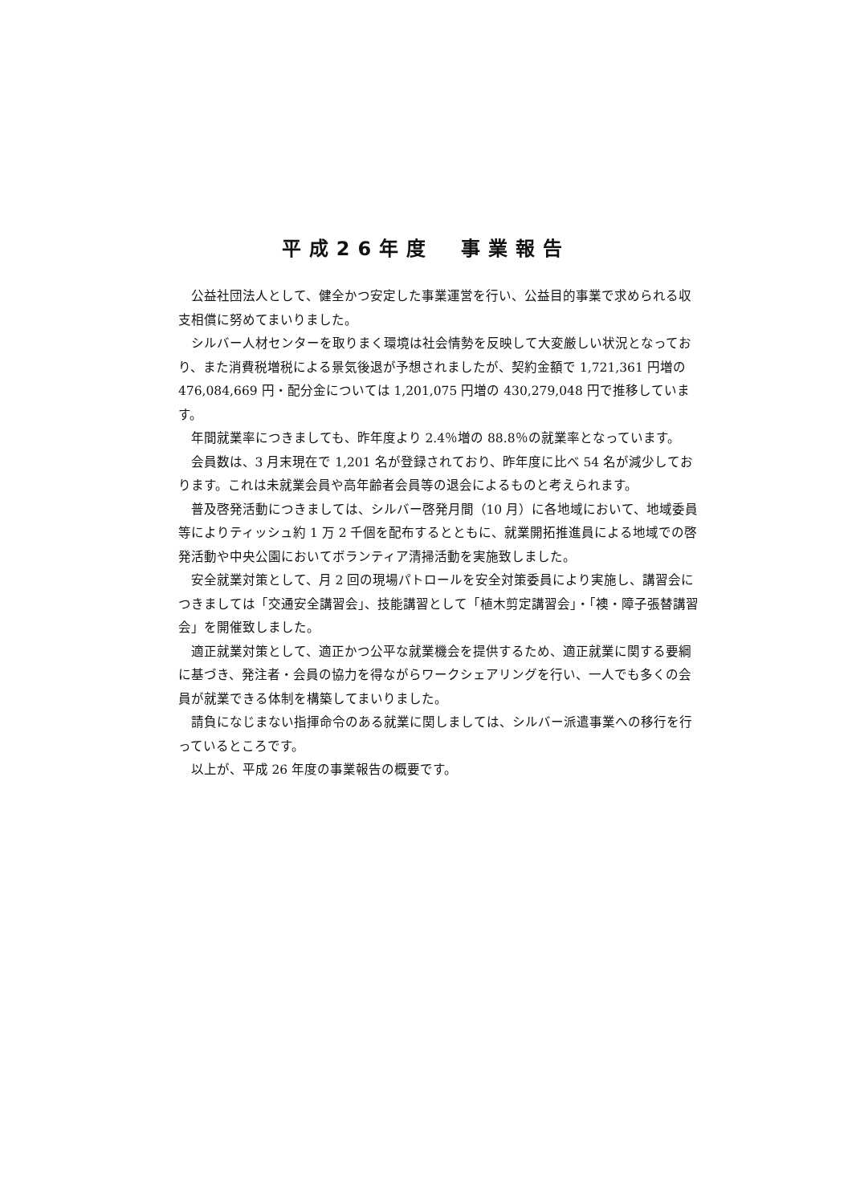平成26年度　事業報告
公益社団法人として、健全かつ安定した事業運営を行い、公益目的事業で求められる収支相償に努めてまいりました。
シルバー人材センターを取りまく環境は社会情勢を反映して大変厳しい状況となっており、また消費税増税による景気後退が予想されましたが、契約金額で 1,721,361 円増の 476,084,669 円・配分金については 1,201,075 円増の 430,279,048 円で推移しています。
年間就業率につきましても、昨年度より 2.4％増の 88.8％の就業率となっています。
会員数は、3 月末現在で 1,201 名が登録されており、昨年度に比べ 54 名が減少しております。これは未就業会員や高年齢者会員等の退会によるものと考えられます。
普及啓発活動につきましては、シルバー啓発月間（10 月）に各地域において、地域委員等によりティッシュ約 1 万 2 千個を配布するとともに、就業開拓推進員による地域での啓発活動や中央公園においてボランティア清掃活動を実施致しました。
安全就業対策として、月 2 回の現場パトロールを安全対策委員により実施し、講習会につきましては「交通安全講習会」、技能講習として「植木剪定講習会」・「襖・障子張替講習会」を開催致しました。
適正就業対策として、適正かつ公平な就業機会を提供するため、適正就業に関する要綱に基づき、発注者・会員の協力を得ながらワークシェアリングを行い、一人でも多くの会員が就業できる体制を構築してまいりました。
請負になじまない指揮命令のある就業に関しましては、シルバー派遣事業への移行を行っているところです。
以上が、平成 26 年度の事業報告の概要です。